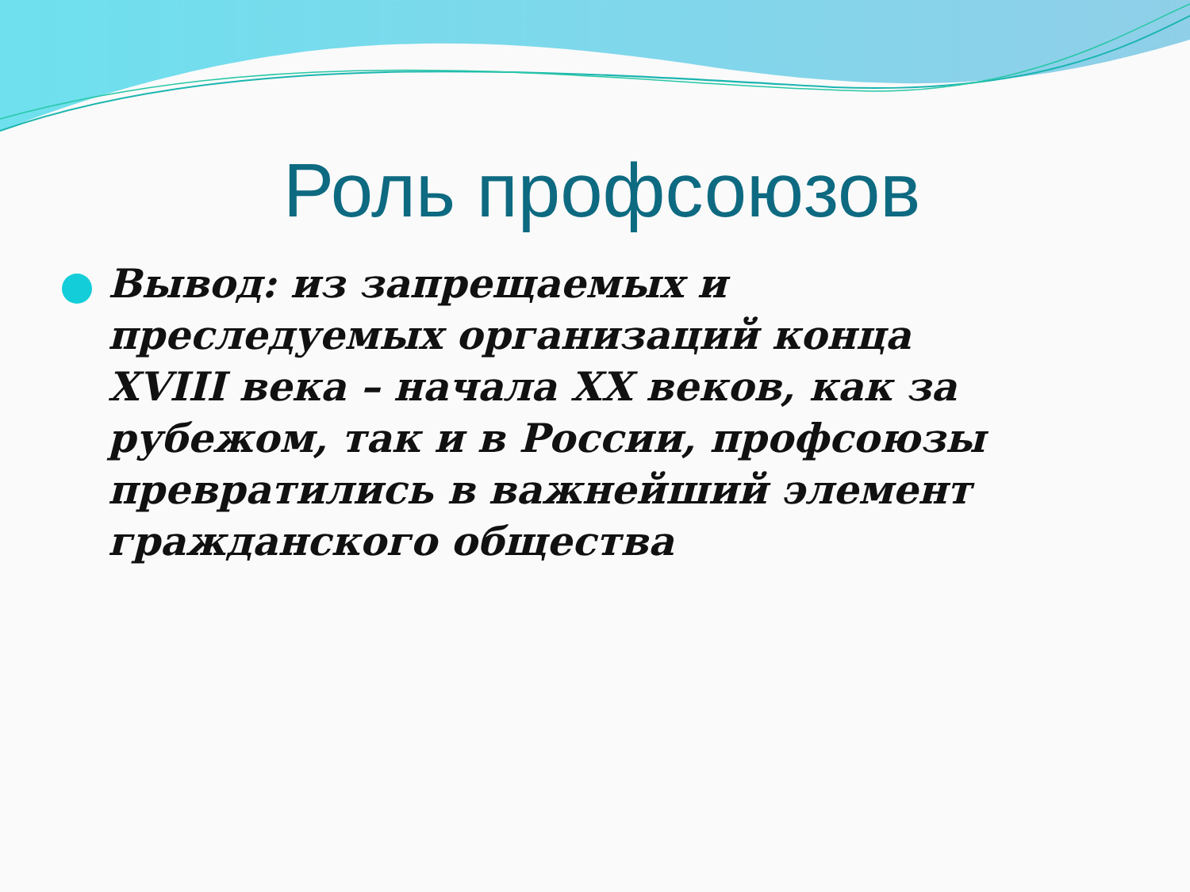Роль профсоюзов
Вывод: из запрещаемых и преследуемых организаций конца XVIII века – начала XX веков, как за рубежом, так и в России, профсоюзы превратились в важнейший элемент гражданского общества